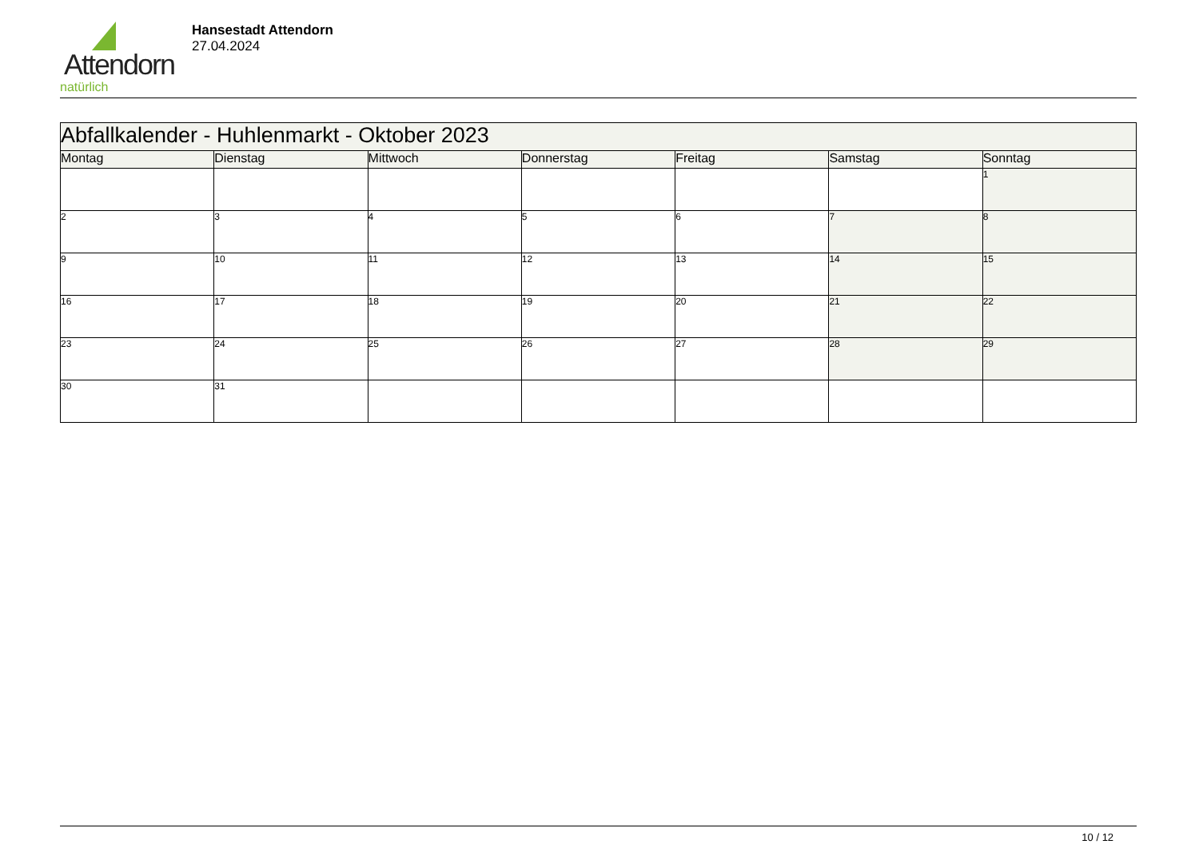Attendorn
natürlich
Hansestadt Attendorn
27.04.2024
| Abfallkalender - Huhlenmarkt - Oktober 2023 | | | | | | |
| Montag | Dienstag | Mittwoch | Donnerstag | Freitag | Samstag | Sonntag |
| | | | | | | 1 |
| 2 | 3 | 4 | 5 | 6 | 7 | 8 |
| 9 | 10 | 11 | 12 | 13 | 14 | 15 |
| 16 | 17 | 18 | 19 | 20 | 21 | 22 |
| 23 | 24 | 25 | 26 | 27 | 28 | 29 |
| 30 | 31 | | | | | |
10 / 12